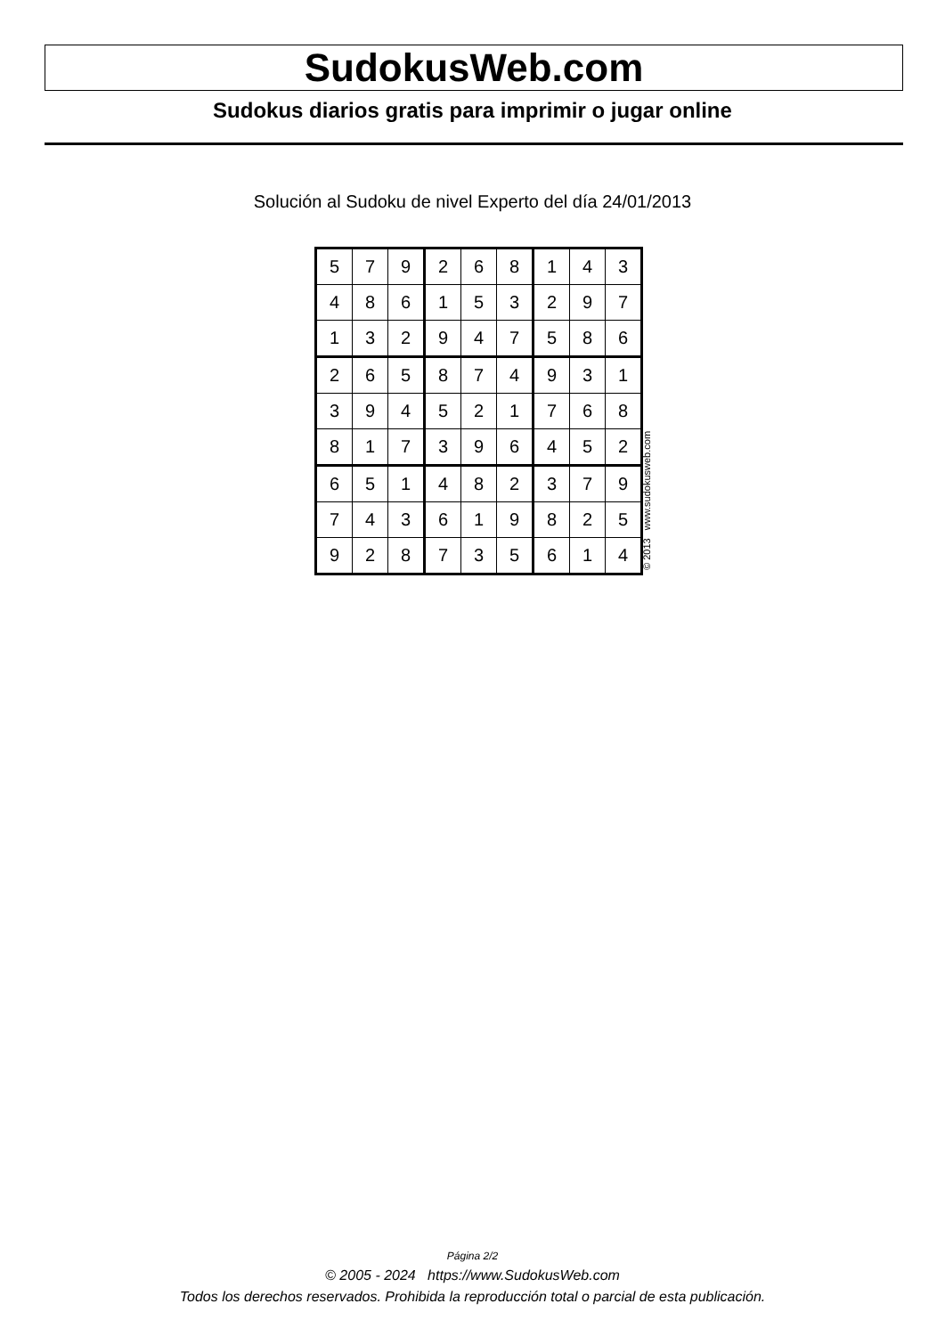SudokusWeb.com
Sudokus diarios gratis para imprimir o jugar online
Solución al Sudoku de nivel Experto del día 24/01/2013
| 5 | 7 | 9 | 2 | 6 | 8 | 1 | 4 | 3 |
| 4 | 8 | 6 | 1 | 5 | 3 | 2 | 9 | 7 |
| 1 | 3 | 2 | 9 | 4 | 7 | 5 | 8 | 6 |
| 2 | 6 | 5 | 8 | 7 | 4 | 9 | 3 | 1 |
| 3 | 9 | 4 | 5 | 2 | 1 | 7 | 6 | 8 |
| 8 | 1 | 7 | 3 | 9 | 6 | 4 | 5 | 2 |
| 6 | 5 | 1 | 4 | 8 | 2 | 3 | 7 | 9 |
| 7 | 4 | 3 | 6 | 1 | 9 | 8 | 2 | 5 |
| 9 | 2 | 8 | 7 | 3 | 5 | 6 | 1 | 4 |
© 2013 www.sudokusweb.com
Página 2/2
© 2005 - 2024 https://www.SudokusWeb.com
Todos los derechos reservados. Prohibida la reproducción total o parcial de esta publicación.